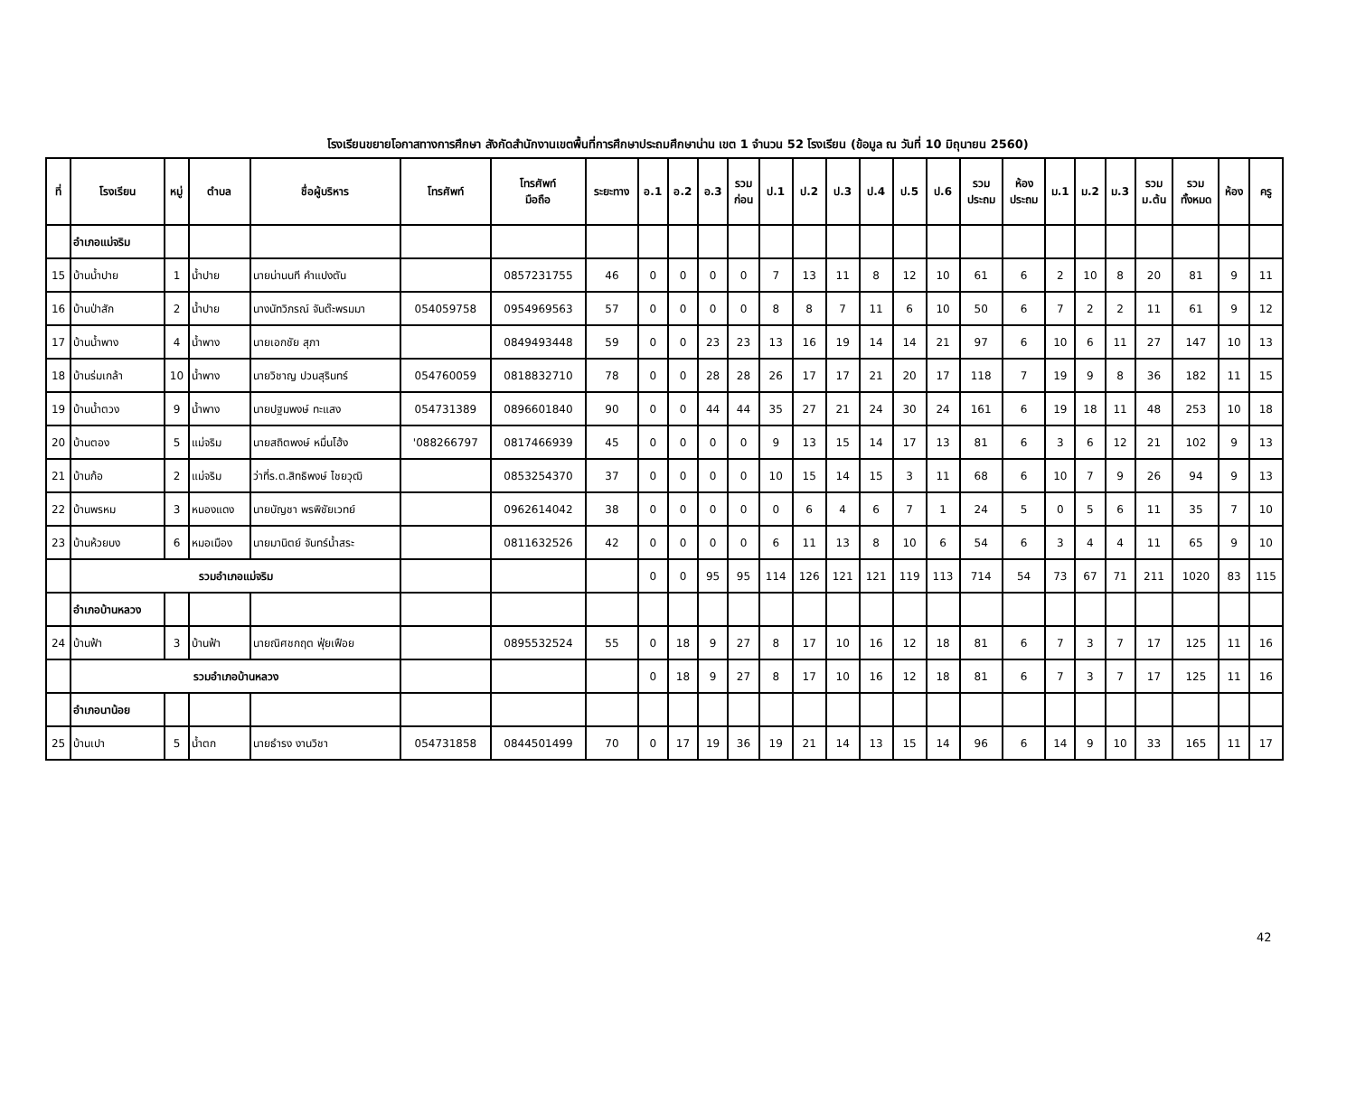โรงเรียนขยายโอกาสทางการศึกษา สังกัดสำนักงานเขตพื้นที่การศึกษาประถมศึกษาน่าน เขต 1 จำนวน 52 โรงเรียน (ข้อมูล ณ วันที่ 10 มิถุนายน 2560)
| ที่ | โรงเรียน | หมู่ | ตำบล | ชื่อผู้บริหาร | โทรศัพท์ | โทรศัพท์ มือถือ | ระยะทาง | อ.1 | อ.2 | อ.3 | รวม ก่อน | ป.1 | ป.2 | ป.3 | ป.4 | ป.5 | ป.6 | รวม ประถม | ห้อง ประถม | ม.1 | ม.2 | ม.3 | รวม ม.ต้น | รวม ทั้งหมด | ห้อง | ครู |
| --- | --- | --- | --- | --- | --- | --- | --- | --- | --- | --- | --- | --- | --- | --- | --- | --- | --- | --- | --- | --- | --- | --- | --- | --- | --- | --- |
| | อำเภอแม่จริม | | | | | | | | | | | | | | | | | | | | | | | | | |
| 15 | บ้านน้ำปาย | 1 | น้ำปาย | นายน่านนที คำแปงตัน | | 0857231755 | 46 | 0 | 0 | 0 | 0 | 7 | 13 | 11 | 8 | 12 | 10 | 61 | 6 | 2 | 10 | 8 | 20 | 81 | 9 | 11 |
| 16 | บ้านป่าสัก | 2 | น้ำปาย | นางนัทวิภรณ์ จันต๊ะพรมมา | 054059758 | 0954969563 | 57 | 0 | 0 | 0 | 0 | 8 | 8 | 7 | 11 | 6 | 10 | 50 | 6 | 7 | 2 | 2 | 11 | 61 | 9 | 12 |
| 17 | บ้านน้ำพาง | 4 | น้ำพาง | นายเอกชัย สุภา | | 0849493448 | 59 | 0 | 0 | 23 | 23 | 13 | 16 | 19 | 14 | 14 | 21 | 97 | 6 | 10 | 6 | 11 | 27 | 147 | 10 | 13 |
| 18 | บ้านร่มเกล้า | 10 | น้ำพาง | นายวิชาญ ปวนสุรินทร์ | 054760059 | 0818832710 | 78 | 0 | 0 | 28 | 28 | 26 | 17 | 17 | 21 | 20 | 17 | 118 | 7 | 19 | 9 | 8 | 36 | 182 | 11 | 15 |
| 19 | บ้านน้ำตวง | 9 | น้ำพาง | นายปฐมพงษ์ ทะแสง | 054731389 | 0896601840 | 90 | 0 | 0 | 44 | 44 | 35 | 27 | 21 | 24 | 30 | 24 | 161 | 6 | 19 | 18 | 11 | 48 | 253 | 10 | 18 |
| 20 | บ้านตอง | 5 | แม่จริม | นายสถิตพงษ์ หมื่นโฮ้ง | '088266797 | 0817466939 | 45 | 0 | 0 | 0 | 0 | 9 | 13 | 15 | 14 | 17 | 13 | 81 | 6 | 3 | 6 | 12 | 21 | 102 | 9 | 13 |
| 21 | บ้านก้อ | 2 | แม่จริม | ว่าที่ร.ต.สิทธิพงษ์ ไชยวุฒิ | | 0853254370 | 37 | 0 | 0 | 0 | 0 | 10 | 15 | 14 | 15 | 3 | 11 | 68 | 6 | 10 | 7 | 9 | 26 | 94 | 9 | 13 |
| 22 | บ้านพรหม | 3 | หนองแดง | นายบัญชา พรพิชัยเวทย์ | | 0962614042 | 38 | 0 | 0 | 0 | 0 | 0 | 6 | 4 | 6 | 7 | 1 | 24 | 5 | 0 | 5 | 6 | 11 | 35 | 7 | 10 |
| 23 | บ้านห้วยบง | 6 | หมอเมือง | นายมานิตย์ จันทร์น้ำสระ | | 0811632526 | 42 | 0 | 0 | 0 | 0 | 6 | 11 | 13 | 8 | 10 | 6 | 54 | 6 | 3 | 4 | 4 | 11 | 65 | 9 | 10 |
| | รวมอำเภอแม่จริม | | | | | | | 0 | 0 | 95 | 95 | 114 | 126 | 121 | 121 | 119 | 113 | 714 | 54 | 73 | 67 | 71 | 211 | 1020 | 83 | 115 |
| | อำเภอบ้านหลวง | | | | | | | | | | | | | | | | | | | | | | | | | |
| 24 | บ้านฟ้า | 3 | บ้านฟ้า | นายณิศชกฤต ฟุ่ยเฟือย | | 0895532524 | 55 | 0 | 18 | 9 | 27 | 8 | 17 | 10 | 16 | 12 | 18 | 81 | 6 | 7 | 3 | 7 | 17 | 125 | 11 | 16 |
| | รวมอำเภอบ้านหลวง | | | | | | | 0 | 18 | 9 | 27 | 8 | 17 | 10 | 16 | 12 | 18 | 81 | 6 | 7 | 3 | 7 | 17 | 125 | 11 | 16 |
| | อำเภอนาน้อย | | | | | | | | | | | | | | | | | | | | | | | | | |
| 25 | บ้านเปา | 5 | น้ำตก | นายธำรง งานวิชา | 054731858 | 0844501499 | 70 | 0 | 17 | 19 | 36 | 19 | 21 | 14 | 13 | 15 | 14 | 96 | 6 | 14 | 9 | 10 | 33 | 165 | 11 | 17 |
42